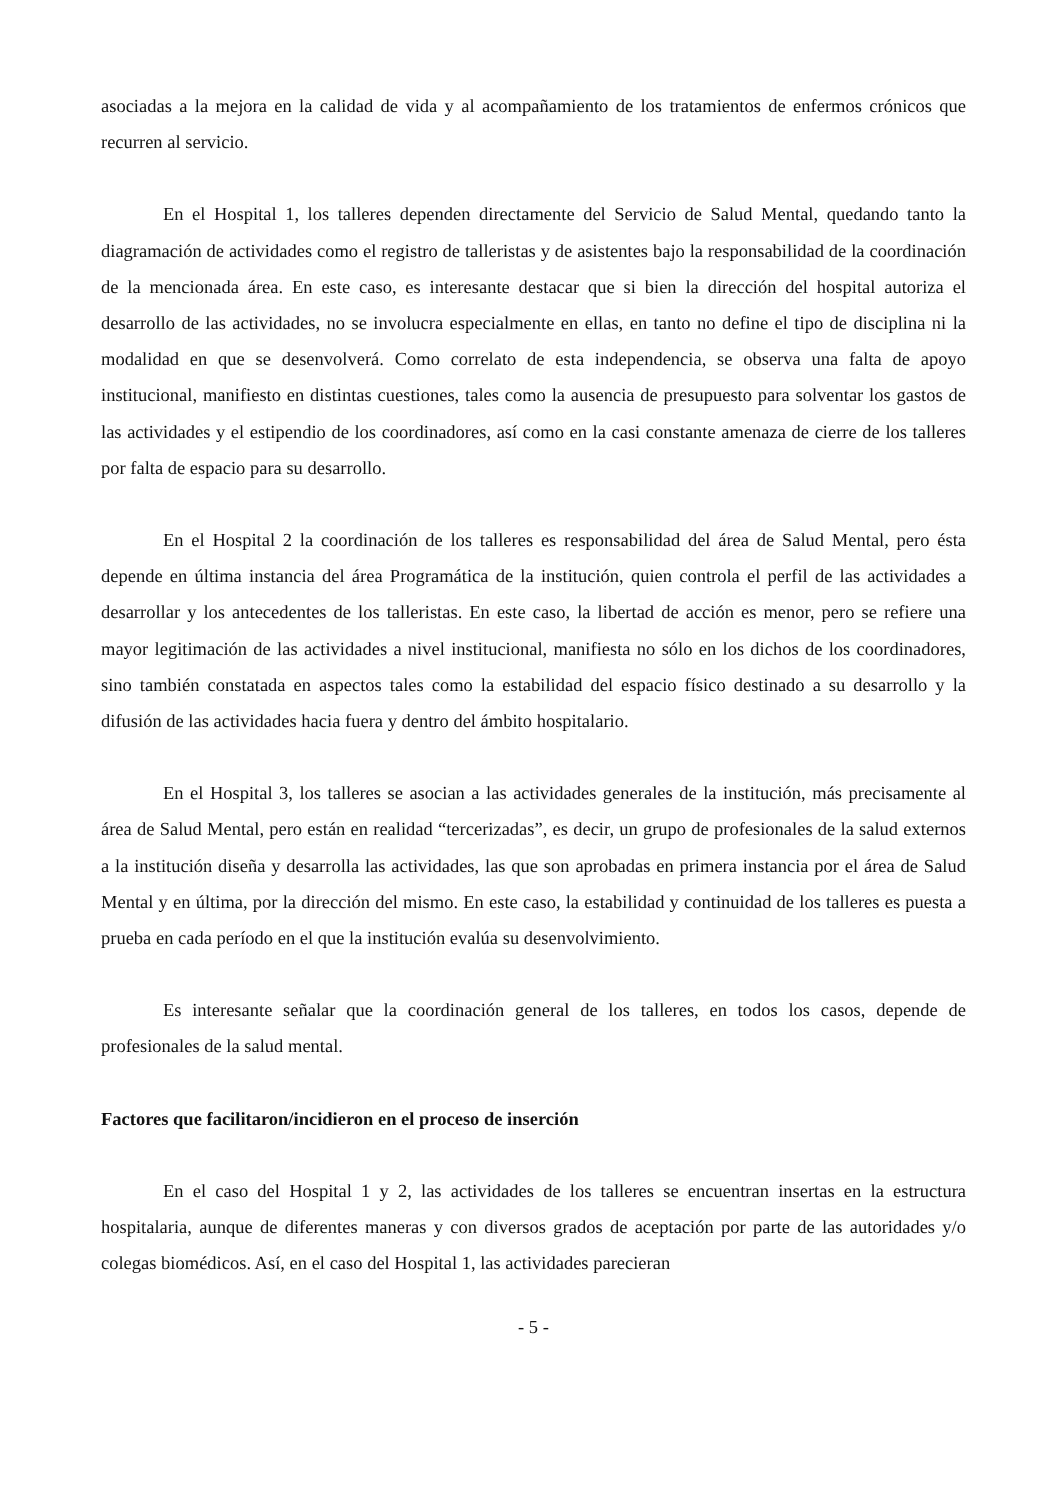asociadas a la mejora en la calidad de vida y al acompañamiento de los tratamientos de enfermos crónicos que recurren al servicio.
En el Hospital 1, los talleres dependen directamente del Servicio de Salud Mental, quedando tanto la diagramación de actividades como el registro de talleristas y de asistentes bajo la responsabilidad de la coordinación de la mencionada área. En este caso, es interesante destacar que si bien la dirección del hospital autoriza el desarrollo de las actividades, no se involucra especialmente en ellas, en tanto no define el tipo de disciplina ni la modalidad en que se desenvolverá. Como correlato de esta independencia, se observa una falta de apoyo institucional, manifiesto en distintas cuestiones, tales como la ausencia de presupuesto para solventar los gastos de las actividades y el estipendio de los coordinadores, así como en la casi constante amenaza de cierre de los talleres por falta de espacio para su desarrollo.
En el Hospital 2 la coordinación de los talleres es responsabilidad del área de Salud Mental, pero ésta depende en última instancia del área Programática de la institución, quien controla el perfil de las actividades a desarrollar y los antecedentes de los talleristas. En este caso, la libertad de acción es menor, pero se refiere una mayor legitimación de las actividades a nivel institucional, manifiesta no sólo en los dichos de los coordinadores, sino también constatada en aspectos tales como la estabilidad del espacio físico destinado a su desarrollo y la difusión de las actividades hacia fuera y dentro del ámbito hospitalario.
En el Hospital 3, los talleres se asocian a las actividades generales de la institución, más precisamente al área de Salud Mental, pero están en realidad “tercerizadas”, es decir, un grupo de profesionales de la salud externos a la institución diseña y desarrolla las actividades, las que son aprobadas en primera instancia por el área de Salud Mental y en última, por la dirección del mismo. En este caso, la estabilidad y continuidad de los talleres es puesta a prueba en cada período en el que la institución evalúa su desenvolvimiento.
Es interesante señalar que la coordinación general de los talleres, en todos los casos, depende de profesionales de la salud mental.
Factores que facilitaron/incidieron en el proceso de inserción
En el caso del Hospital 1 y 2, las actividades de los talleres se encuentran insertas en la estructura hospitalaria, aunque de diferentes maneras y con diversos grados de aceptación por parte de las autoridades y/o colegas biomédicos. Así, en el caso del Hospital 1, las actividades parecieran
- 5 -